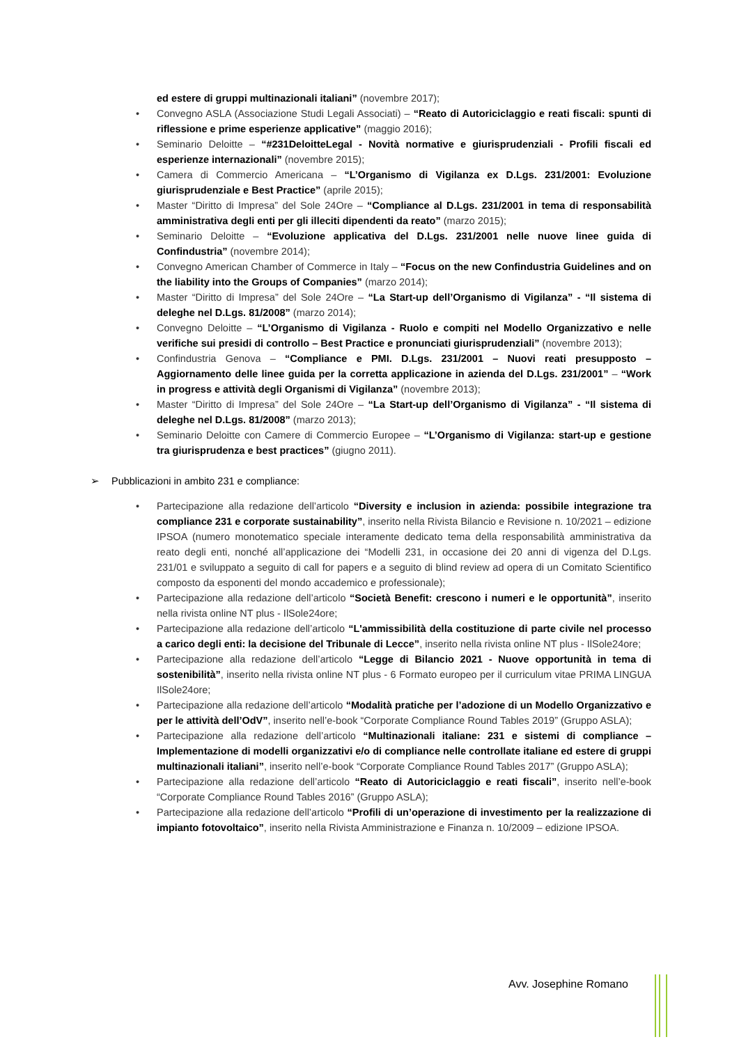ed estere di gruppi multinazionali italiani” (novembre 2017);
• Convegno ASLA (Associazione Studi Legali Associati) – “Reato di Autoriciclaggio e reati fiscali: spunti di riflessione e prime esperienze applicative” (maggio 2016);
• Seminario Deloitte – “#231DeloitteLegal - Novità normative e giurisprudenziali - Profili fiscali ed esperienze internazionali” (novembre 2015);
• Camera di Commercio Americana – “L’Organismo di Vigilanza ex D.Lgs. 231/2001: Evoluzione giurisprudenziale e Best Practice” (aprile 2015);
• Master “Diritto di Impresa” del Sole 24Ore – “Compliance al D.Lgs. 231/2001 in tema di responsabilità amministrativa degli enti per gli illeciti dipendenti da reato” (marzo 2015);
• Seminario Deloitte – “Evoluzione applicativa del D.Lgs. 231/2001 nelle nuove linee guida di Confindustria” (novembre 2014);
• Convegno American Chamber of Commerce in Italy – “Focus on the new Confindustria Guidelines and on the liability into the Groups of Companies” (marzo 2014);
• Master “Diritto di Impresa” del Sole 24Ore – “La Start-up dell’Organismo di Vigilanza” - “Il sistema di deleghe nel D.Lgs. 81/2008” (marzo 2014);
• Convegno Deloitte – “L’Organismo di Vigilanza - Ruolo e compiti nel Modello Organizzativo e nelle verifiche sui presidi di controllo – Best Practice e pronunciati giurisprudenziali” (novembre 2013);
• Confindustria Genova – “Compliance e PMI. D.Lgs. 231/2001 – Nuovi reati presupposto – Aggiornamento delle linee guida per la corretta applicazione in azienda del D.Lgs. 231/2001” – “Work in progress e attività degli Organismi di Vigilanza” (novembre 2013);
• Master “Diritto di Impresa” del Sole 24Ore – “La Start-up dell’Organismo di Vigilanza” - “Il sistema di deleghe nel D.Lgs. 81/2008” (marzo 2013);
• Seminario Deloitte con Camere di Commercio Europee – “L’Organismo di Vigilanza: start-up e gestione tra giurisprudenza e best practices” (giugno 2011).
➢ Pubblicazioni in ambito 231 e compliance:
• Partecipazione alla redazione dell’articolo “Diversity e inclusion in azienda: possibile integrazione tra compliance 231 e corporate sustainability”, inserito nella Rivista Bilancio e Revisione n. 10/2021 – edizione IPSOA (numero monotematico speciale interamente dedicato tema della responsabilità amministrativa da reato degli enti, nonché all’applicazione dei “Modelli 231, in occasione dei 20 anni di vigenza del D.Lgs. 231/01 e sviluppato a seguito di call for papers e a seguito di blind review ad opera di un Comitato Scientifico composto da esponenti del mondo accademico e professionale);
• Partecipazione alla redazione dell’articolo “Società Benefit: crescono i numeri e le opportunità”, inserito nella rivista online NT plus - IlSole24ore;
• Partecipazione alla redazione dell’articolo “L'ammissibilità della costituzione di parte civile nel processo a carico degli enti: la decisione del Tribunale di Lecce”, inserito nella rivista online NT plus - IlSole24ore;
• Partecipazione alla redazione dell’articolo “Legge di Bilancio 2021 - Nuove opportunità in tema di sostenibilità”, inserito nella rivista online NT plus - 6 Formato europeo per il curriculum vitae PRIMA LINGUA IlSole24ore;
• Partecipazione alla redazione dell’articolo “Modalità pratiche per l’adozione di un Modello Organizzativo e per le attività dell’OdV”, inserito nell’e-book “Corporate Compliance Round Tables 2019” (Gruppo ASLA);
• Partecipazione alla redazione dell’articolo “Multinazionali italiane: 231 e sistemi di compliance – Implementazione di modelli organizzativi e/o di compliance nelle controllate italiane ed estere di gruppi multinazionali italiani”, inserito nell’e-book “Corporate Compliance Round Tables 2017” (Gruppo ASLA);
• Partecipazione alla redazione dell’articolo “Reato di Autoriciclaggio e reati fiscali”, inserito nell’e-book “Corporate Compliance Round Tables 2016” (Gruppo ASLA);
• Partecipazione alla redazione dell’articolo “Profili di un’operazione di investimento per la realizzazione di impianto fotovoltaico”, inserito nella Rivista Amministrazione e Finanza n. 10/2009 – edizione IPSOA.
Avv. Josephine Romano